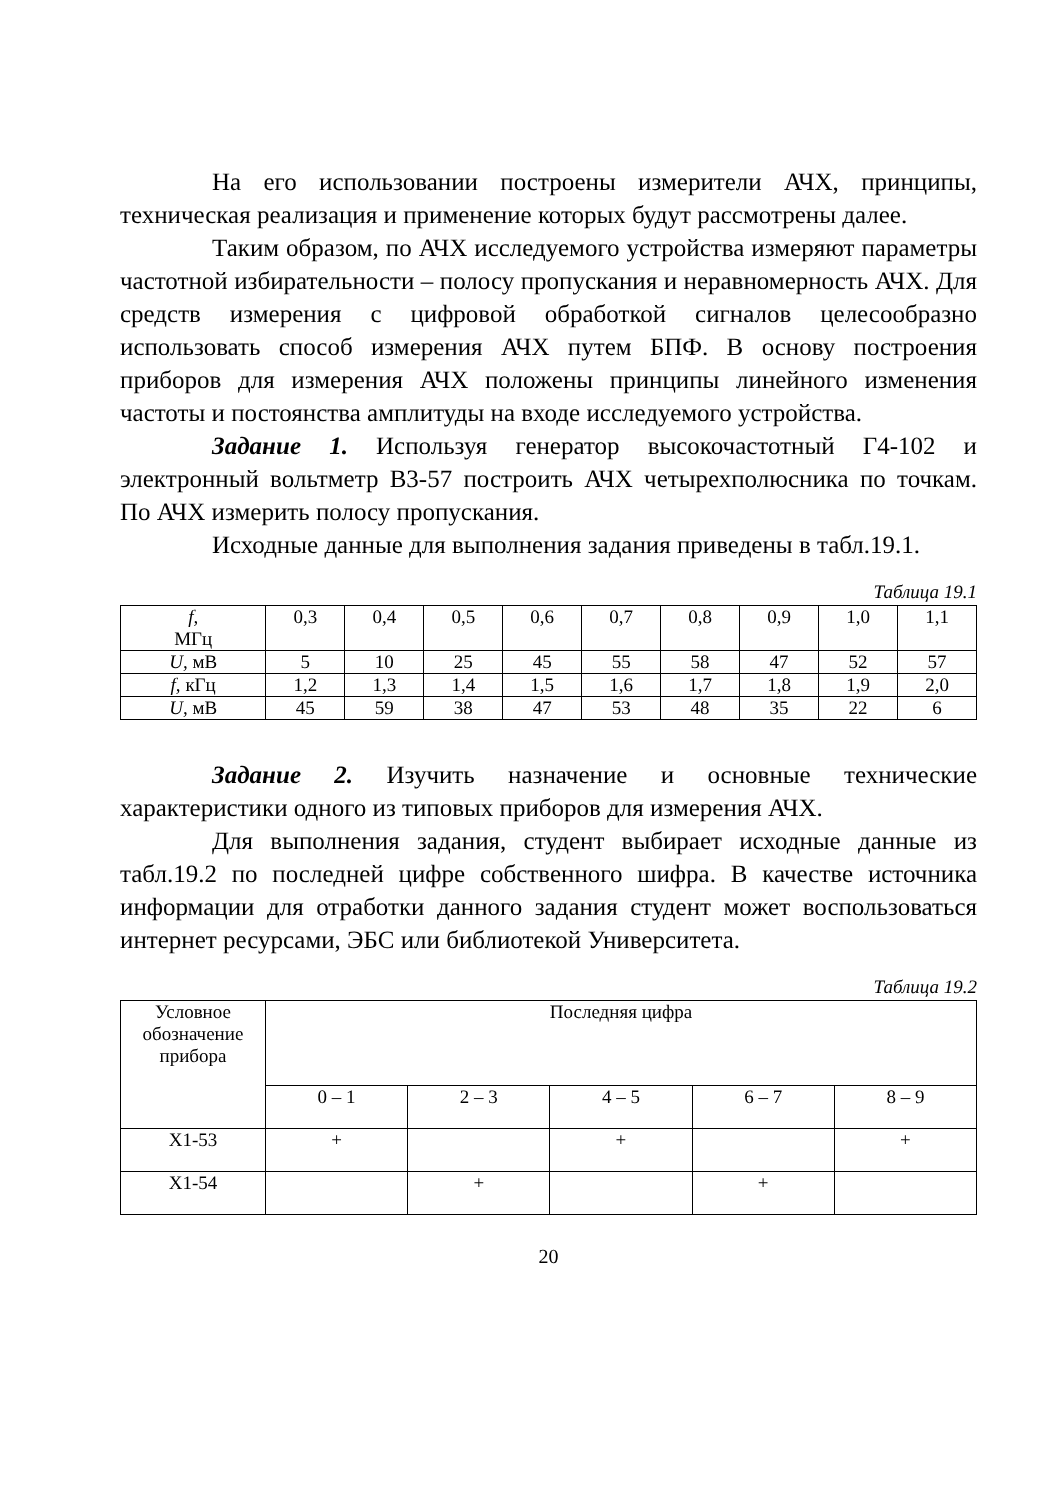На его использовании построены измерители АЧХ, прин­ципы, техническая реализация и применение которых будут рас­смотрены далее.
Таким образом, по АЧХ исследуемого устройства измеря­ют параметры частотной избирательности – полосу пропускания и неравномерность АЧХ. Для средств измерения с цифровой обра­боткой сигналов целесообразно использовать способ измерения АЧХ путем БПФ. В основу построения приборов для измерения АЧХ положены принципы линейного изменения частоты и посто­янства амплитуды на входе исследуемого устройства.
Задание 1. Используя генератор высокочастотный Г4-102 и электронный вольтметр В3-57 построить АЧХ четырехполюсника по точкам. По АЧХ измерить полосу пропускания.
Исходные данные для выполнения задания приведены в табл.19.1.
Таблица 19.1
| f, МГц | 0,3 | 0,4 | 0,5 | 0,6 | 0,7 | 0,8 | 0,9 | 1,0 | 1,1 |
| U, мВ | 5 | 10 | 25 | 45 | 55 | 58 | 47 | 52 | 57 |
| f, кГц | 1,2 | 1,3 | 1,4 | 1,5 | 1,6 | 1,7 | 1,8 | 1,9 | 2,0 |
| U, мВ | 45 | 59 | 38 | 47 | 53 | 48 | 35 | 22 | 6 |
Задание 2. Изучить назначение и основные технические характеристики одного из типовых приборов для измерения АЧХ.
Для выполнения задания, студент выбирает исходные дан­ные из табл.19.2 по последней цифре собственного шифра. В каче­стве источника информации для отработки данного задания сту­дент может воспользоваться интернет ресурсами, ЭБС или библио­текой Университета.
Таблица 19.2
| Условное обозначе­ние прибо­ра | Последняя цифра | | | | |
| --- | --- | --- | --- | --- | --- |
| | 0 – 1 | 2 – 3 | 4 – 5 | 6 – 7 | 8 – 9 |
| Х1-53 | + | | + | | + |
| Х1-54 | | + | | + | |
20